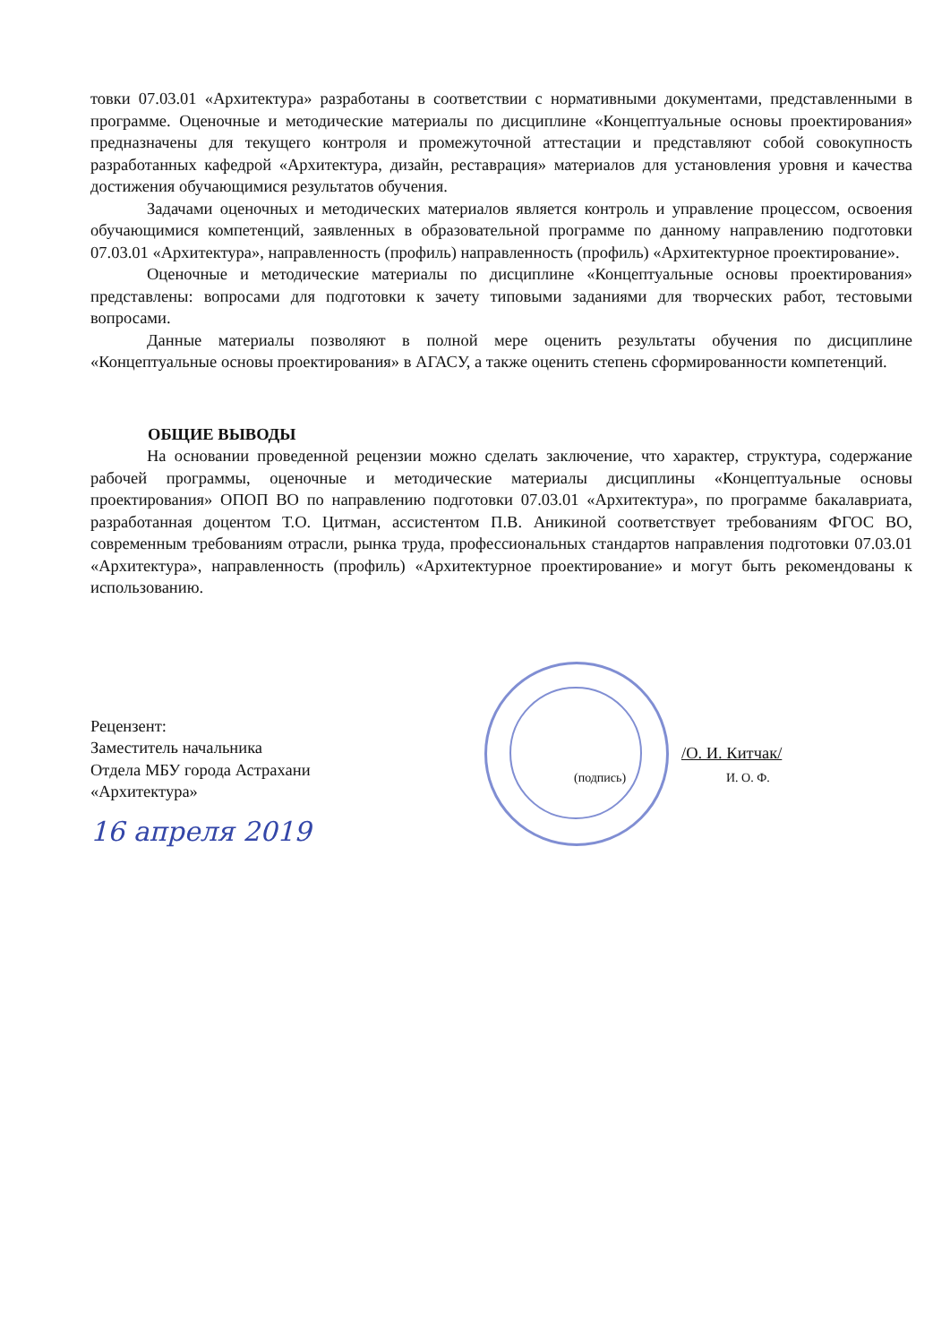товки 07.03.01 «Архитектура» разработаны в соответствии с нормативными документами, представленными в программе. Оценочные и методические материалы по дисциплине «Концептуальные основы проектирования» предназначены для текущего контроля и промежуточной аттестации и представляют собой совокупность разработанных кафедрой «Архитектура, дизайн, реставрация» материалов для установления уровня и качества достижения обучающимися результатов обучения.
Задачами оценочных и методических материалов является контроль и управление процессом, освоения обучающимися компетенций, заявленных в образовательной программе по данному направлению подготовки 07.03.01 «Архитектура», направленность (профиль) направленность (профиль) «Архитектурное проектирование».
Оценочные и методические материалы по дисциплине «Концептуальные основы проектирования» представлены: вопросами для подготовки к зачету типовыми заданиями для творческих работ, тестовыми вопросами.
Данные материалы позволяют в полной мере оценить результаты обучения по дисциплине «Концептуальные основы проектирования» в АГАСУ, а также оценить степень сформированности компетенций.
ОБЩИЕ ВЫВОДЫ
На основании проведенной рецензии можно сделать заключение, что характер, структура, содержание рабочей программы, оценочные и методические материалы дисциплины «Концептуальные основы проектирования» ОПОП ВО по направлению подготовки 07.03.01 «Архитектура», по программе бакалавриата, разработанная доцентом Т.О. Цитман, ассистентом П.В. Аникиной соответствует требованиям ФГОС ВО, современным требованиям отрасли, рынка труда, профессиональных стандартов направления подготовки 07.03.01 «Архитектура», направленность (профиль) «Архитектурное проектирование» и могут быть рекомендованы к использованию.
Рецензент:
Заместитель начальника
Отдела МБУ города Астрахани
«Архитектура»
16 апреля 2019
/О. И. Китчак/
(подпись) И. О. Ф.